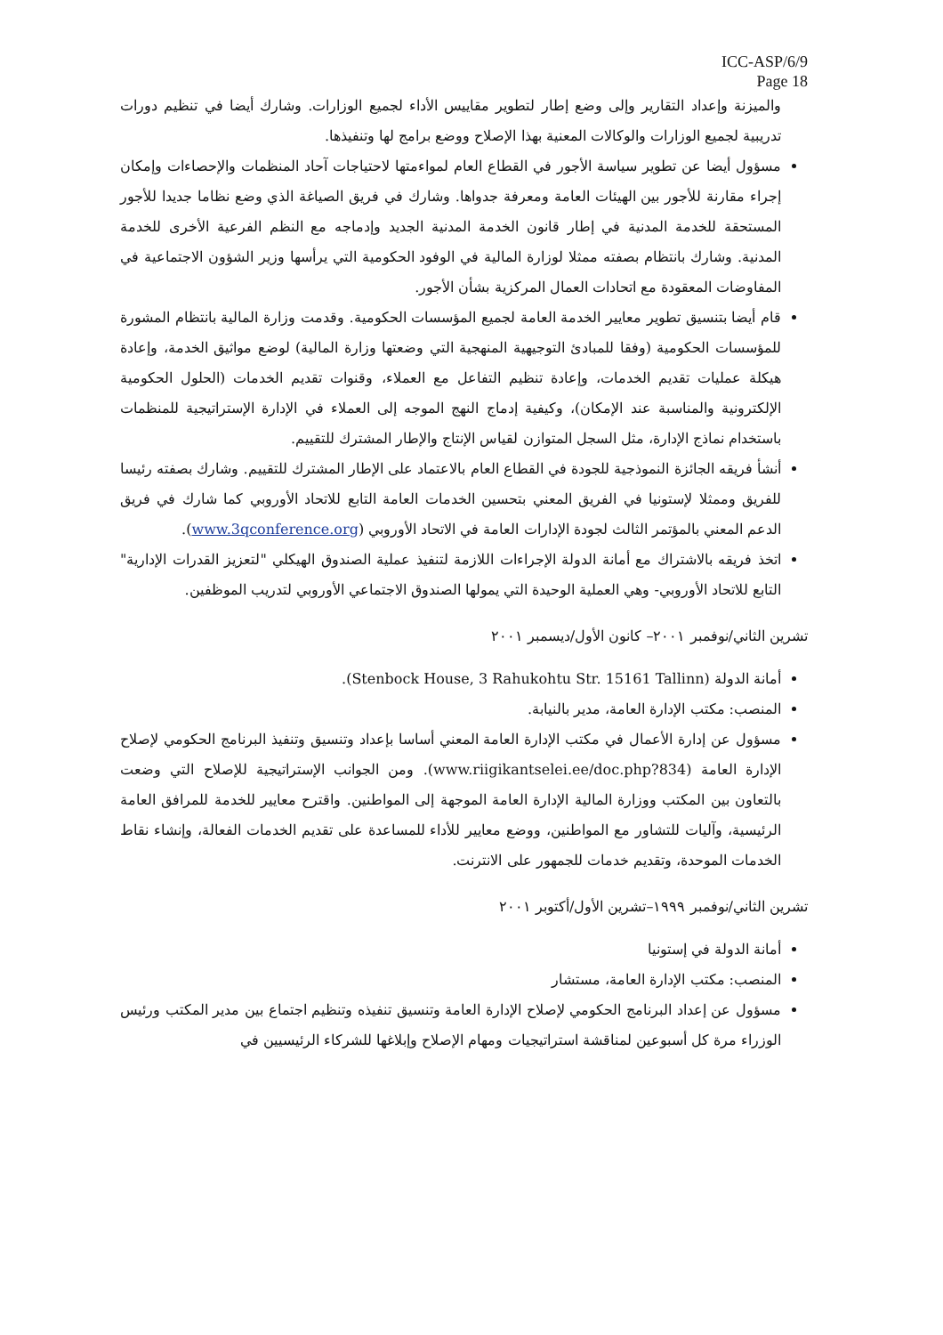ICC-ASP/6/9
Page 18
والميزنة وإعداد التقارير وإلى وضع إطار لتطوير مقاييس الأداء لجميع الوزارات. وشارك أيضا في تنظيم دورات تدريبية لجميع الوزارات والوكالات المعنية بهذا الإصلاح ووضع برامج لها وتنفيذها.
مسؤول أيضا عن تطوير سياسة الأجور في القطاع العام لمواءمتها لاحتياجات آحاد المنظمات والإحصاءات وإمكان إجراء مقارنة للأجور بين الهيئات العامة ومعرفة جدواها. وشارك في فريق الصياغة الذي وضع نظاما جديدا للأجور المستحقة للخدمة المدنية في إطار قانون الخدمة المدنية الجديد وإدماجه مع النظم الفرعية الأخرى للخدمة المدنية. وشارك بانتظام بصفته ممثلا لوزارة المالية في الوفود الحكومية التي يرأسها وزير الشؤون الاجتماعية في المفاوضات المعقودة مع اتحادات العمال المركزية بشأن الأجور.
قام أيضا بتنسيق تطوير معايير الخدمة العامة لجميع المؤسسات الحكومية. وقدمت وزارة المالية بانتظام المشورة للمؤسسات الحكومية (وفقا للمبادئ التوجيهية المنهجية التي وضعتها وزارة المالية) لوضع مواثيق الخدمة، وإعادة هيكلة عمليات تقديم الخدمات، وإعادة تنظيم التفاعل مع العملاء، وقنوات تقديم الخدمات (الحلول الحكومية الإلكترونية والمناسبة عند الإمكان)، وكيفية إدماج النهج الموجه إلى العملاء في الإدارة الإستراتيجية للمنظمات باستخدام نماذج الإدارة، مثل السجل المتوازن لقياس الإنتاج والإطار المشترك للتقييم.
أنشأ فريقه الجائزة النموذجية للجودة في القطاع العام بالاعتماد على الإطار المشترك للتقييم. وشارك بصفته رئيسا للفريق وممثلا لإستونيا في الفريق المعني بتحسين الخدمات العامة التابع للاتحاد الأوروبي كما شارك في فريق الدعم المعني بالمؤتمر الثالث لجودة الإدارات العامة في الاتحاد الأوروبي (www.3qconference.org).
اتخذ فريقه بالاشتراك مع أمانة الدولة الإجراءات اللازمة لتنفيذ عملية الصندوق الهيكلي "لتعزيز القدرات الإدارية" التابع للاتحاد الأوروبي- وهي العملية الوحيدة التي يمولها الصندوق الاجتماعي الأوروبي لتدريب الموظفين.
تشرين الثاني/نوفمبر ٢٠٠١– كانون الأول/ديسمبر ٢٠٠١
أمانة الدولة (Stenbock House, 3 Rahukohtu Str. 15161 Tallinn).
المنصب: مكتب الإدارة العامة، مدير بالنيابة.
مسؤول عن إدارة الأعمال في مكتب الإدارة العامة المعني أساسا بإعداد وتنسيق وتنفيذ البرنامج الحكومي لإصلاح الإدارة العامة (www.riigikantselei.ee/doc.php?834). ومن الجوانب الإستراتيجية للإصلاح التي وضعت بالتعاون بين المكتب ووزارة المالية الإدارة العامة الموجهة إلى المواطنين. واقترح معايير للخدمة للمرافق العامة الرئيسية، وآليات للتشاور مع المواطنين، ووضع معايير للأداء للمساعدة على تقديم الخدمات الفعالة، وإنشاء نقاط الخدمات الموحدة، وتقديم خدمات للجمهور على الانترنت.
تشرين الثاني/نوفمبر ١٩٩٩–تشرين الأول/أكتوبر ٢٠٠١
أمانة الدولة في إستونيا
المنصب: مكتب الإدارة العامة، مستشار
مسؤول عن إعداد البرنامج الحكومي لإصلاح الإدارة العامة وتنسيق تنفيذه وتنظيم اجتماع بين مدير المكتب ورئيس الوزراء مرة كل أسبوعين لمناقشة استراتيجيات ومهام الإصلاح وإبلاغها للشركاء الرئيسيين في